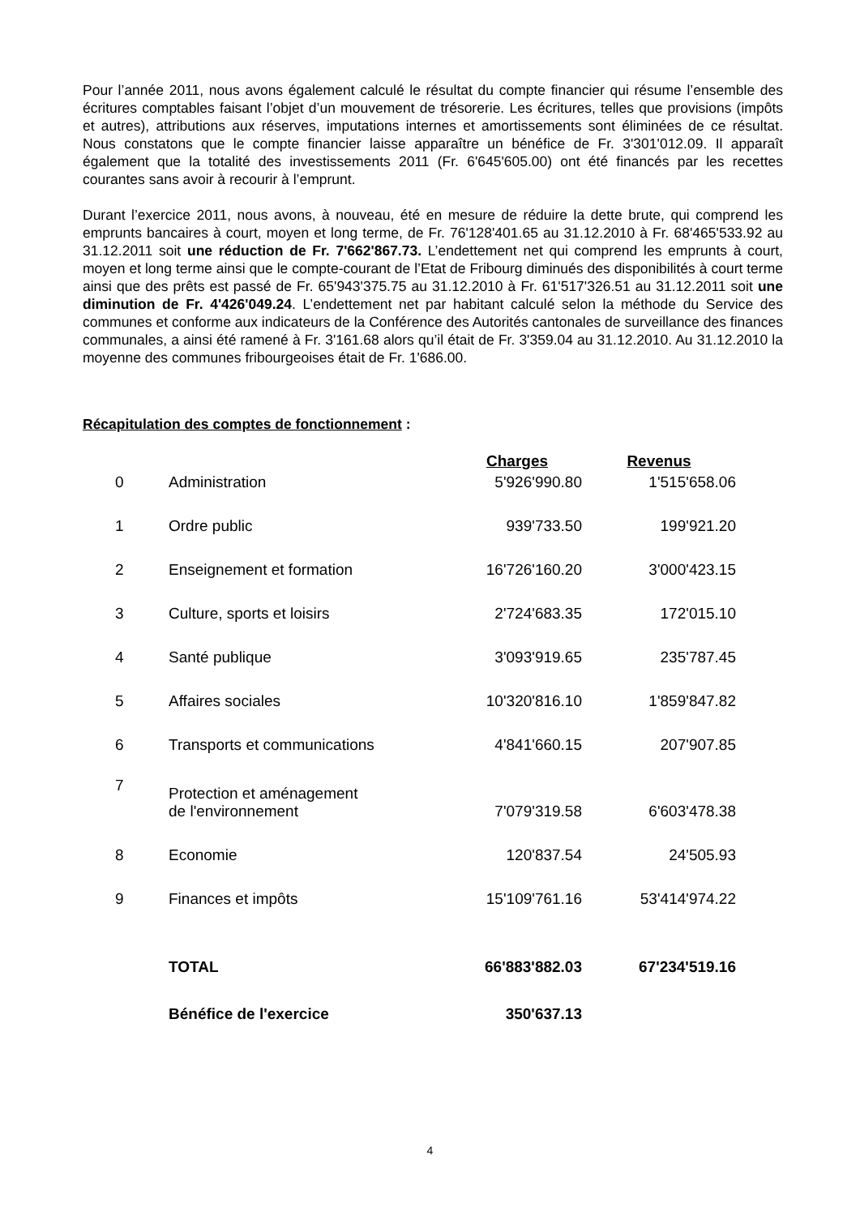Pour l’année 2011, nous avons également calculé le résultat du compte financier qui résume l’ensemble des écritures comptables faisant l’objet d’un mouvement de trésorerie. Les écritures, telles que provisions (impôts et autres), attributions aux réserves, imputations internes et amortissements sont éliminées de ce résultat. Nous constatons que le compte financier laisse apparaître un bénéfice de Fr. 3'301'012.09. Il apparaît également que la totalité des investissements 2011 (Fr. 6'645'605.00) ont été financés par les recettes courantes sans avoir à recourir à l’emprunt.
Durant l’exercice 2011, nous avons, à nouveau, été en mesure de réduire la dette brute, qui comprend les emprunts bancaires à court, moyen et long terme, de Fr. 76'128'401.65 au 31.12.2010 à Fr. 68'465'533.92 au 31.12.2011 soit une réduction de Fr. 7'662'867.73. L’endettement net qui comprend les emprunts à court, moyen et long terme ainsi que le compte-courant de l’Etat de Fribourg diminués des disponibilités à court terme ainsi que des prêts est passé de Fr. 65'943'375.75 au 31.12.2010 à Fr. 61'517'326.51 au 31.12.2011 soit une diminution de Fr. 4'426'049.24. L’endettement net par habitant calculé selon la méthode du Service des communes et conforme aux indicateurs de la Conférence des Autorités cantonales de surveillance des finances communales, a ainsi été ramené à Fr. 3'161.68 alors qu’il était de Fr. 3'359.04 au 31.12.2010. Au 31.12.2010 la moyenne des communes fribourgeoises était de Fr. 1'686.00.
Récapitulation des comptes de fonctionnement :
| | | Charges | Revenus |
| --- | --- | --- | --- |
| 0 | Administration | 5'926'990.80 | 1'515'658.06 |
| 1 | Ordre public | 939'733.50 | 199'921.20 |
| 2 | Enseignement et formation | 16'726'160.20 | 3'000'423.15 |
| 3 | Culture, sports et loisirs | 2'724'683.35 | 172'015.10 |
| 4 | Santé publique | 3'093'919.65 | 235'787.45 |
| 5 | Affaires sociales | 10'320'816.10 | 1'859'847.82 |
| 6 | Transports et communications | 4'841'660.15 | 207'907.85 |
| 7 | Protection et aménagement de l'environnement | 7'079'319.58 | 6'603'478.38 |
| 8 | Economie | 120'837.54 | 24'505.93 |
| 9 | Finances et impôts | 15'109'761.16 | 53'414'974.22 |
| | TOTAL | 66'883'882.03 | 67'234'519.16 |
| | Bénéfice de l'exercice | 350'637.13 | |
4